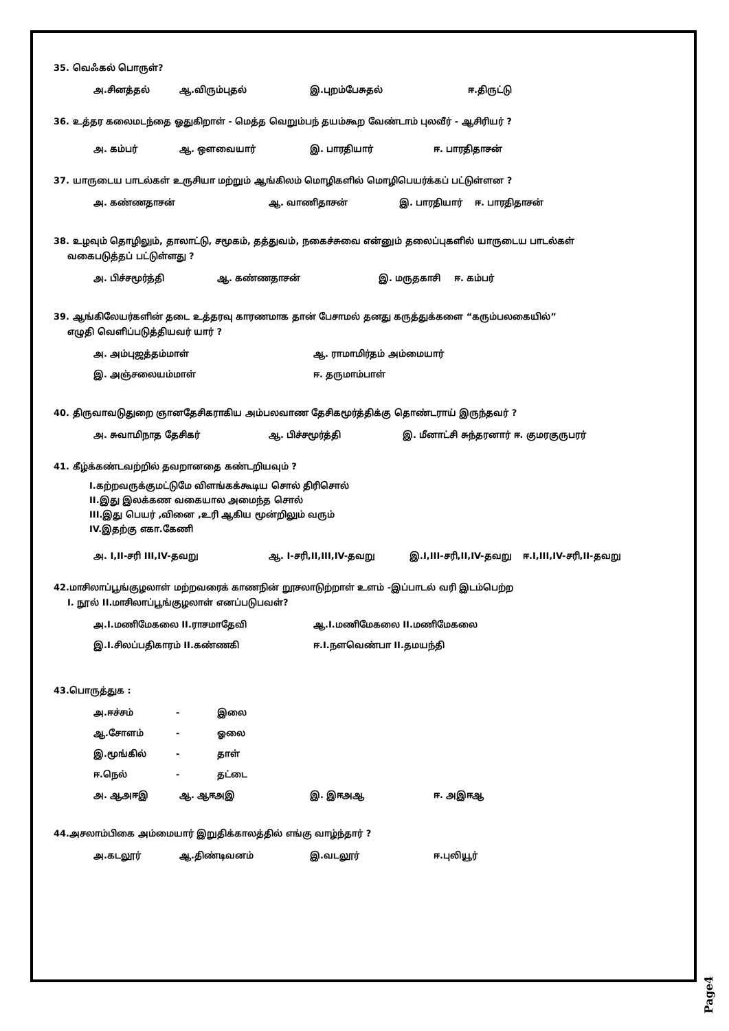35. வெஃகல் பொருள்?
அ.சினத்தல் ஆ.விரும்புதல் இ.புறம்பேசுதல் ஈ.திருட்டு
36. உத்தர கலைமடந்தை ஓதுகிறாள் - மெத்த வெறும்பந் தயம்கூற வேண்டாம் புலவீர் - ஆசிரியர் ?
அ. கம்பர் ஆ. ஔவையார் இ. பாரதியார் ஈ. பாரதிதாசன்
37. யாருடைய பாடல்கள் உருசியா மற்றும் ஆங்கிலம் மொழிகளில் மொழிபெயர்க்கப் பட்டுள்ளன ?
அ. கண்ணதாசன் ஆ. வாணிதாசன் இ. பாரதியார் ஈ. பாரதிதாசன்
38. உழவும் தொழிலும், தாலாட்டு, சமூகம், தத்துவம், நகைச்சுவை என்னும் தலைப்புகளில் யாருடைய பாடல்கள்
வகைபடுத்தப் பட்டுள்ளது ?
அ. பிச்சமூர்த்தி ஆ. கண்ணதாசன் இ. மருதகாசி ஈ. கம்பர்
39. ஆங்கிலேயர்களின் தடை உத்தரவு காரணமாக தான் பேசாமல் தனது கருத்துக்களை “கரும்பலகையில்”
எழுதி வெளிப்படுத்தியவர் யார் ?
அ. அம்புஜத்தம்மாள் ஆ. ராமாமிர்தம் அம்மையார்
இ. அஞ்சலையம்மாள் ஈ. தருமாம்பாள்
40. திருவாவடுதுறை ஞானதேசிகராகிய அம்பலவாண தேசிகமூர்த்திக்கு தொண்டராய் இருந்தவர் ?
அ. சுவாமிநாத தேசிகர் ஆ. பிச்சமூர்த்தி இ. மீனாட்சி சுந்தரனார் ஈ. குமரகுருபரர்
41. கீழ்க்கண்டவற்றில் தவறானதை கண்டறியவும் ?
I.கற்றவருக்குமட்டுமே விளங்கக்கூடிய சொல் திரிசொல்
II.இது இலக்கண வகையால அமைந்த சொல்
III.இது பெயர் ,வினை ,உரி ஆகிய மூன்றிலும் வரும்
IV.இதற்கு எகா.கேணி
அ. I,II-சரி III,IV-தவறு ஆ. I-சரி,II,III,IV-தவறு இ.I,III-சரி,II,IV-தவறு ஈ.I,III,IV-சரி,II-தவறு
42.மாசிலாப்பூங்குழலாள் மற்றவரைக் காணநின் றூசலாடுற்றாள் உளம் -இப்பாடல் வரி இடம்பெற்ற
I. நூல் II.மாசிலாப்பூங்குழலாள் எனப்படுபவள்?
அ.I.மணிமேகலை II.ராசமாதேவி ஆ.I.மணிமேகலை II.மணிமேகலை
இ.I.சிலப்பதிகாரம் II.கண்ணகி ஈ.I.நளவெண்பா II.தமயந்தி
43.பொருத்துக :
அ.ஈச்சம் - இலை
ஆ.சோளம் - ஓலை
இ.மூங்கில் - தாள்
ஈ.நெல் - தட்டை
அ. ஆஅஈஇ ஆ. ஆஈஅஇ இ. இஈஅஆ ஈ. அஇஈஆ
44.அசலாம்பிகை அம்மையார் இறுதிக்காலத்தில் எங்கு வாழ்ந்தார் ?
அ.கடலூர் ஆ.திண்டிவனம் இ.வடலூர் ஈ.புலியூர்
Page4